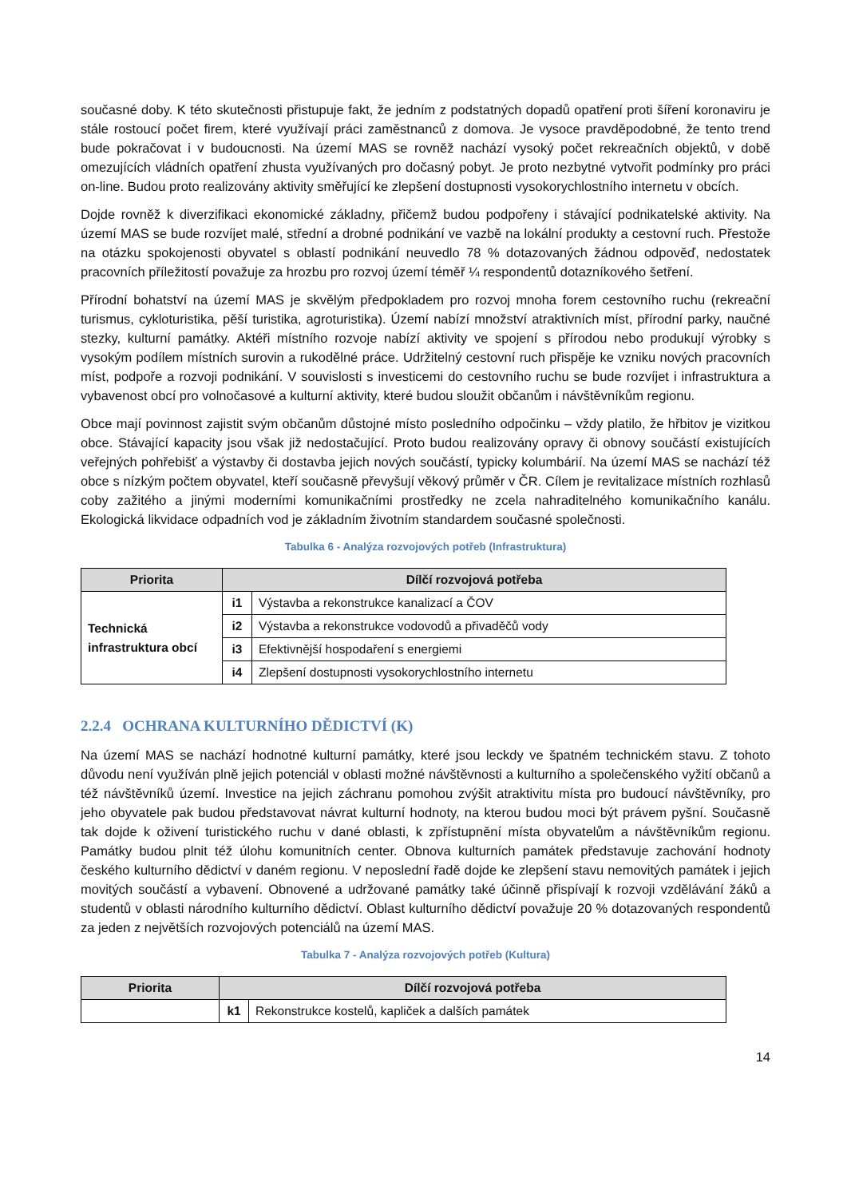současné doby. K této skutečnosti přistupuje fakt, že jedním z podstatných dopadů opatření proti šíření koronaviru je stále rostoucí počet firem, které využívají práci zaměstnanců z domova. Je vysoce pravděpodobné, že tento trend bude pokračovat i v budoucnosti. Na území MAS se rovněž nachází vysoký počet rekreačních objektů, v době omezujících vládních opatření zhusta využívaných pro dočasný pobyt. Je proto nezbytné vytvořit podmínky pro práci on-line. Budou proto realizovány aktivity směřující ke zlepšení dostupnosti vysokorychlostního internetu v obcích.
Dojde rovněž k diverzifikaci ekonomické základny, přičemž budou podpořeny i stávající podnikatelské aktivity. Na území MAS se bude rozvíjet malé, střední a drobné podnikání ve vazbě na lokální produkty a cestovní ruch. Přestože na otázku spokojenosti obyvatel s oblastí podnikání neuvedlo 78 % dotazovaných žádnou odpověď, nedostatek pracovních příležitostí považuje za hrozbu pro rozvoj území téměř ¼ respondentů dotazníkového šetření.
Přírodní bohatství na území MAS je skvělým předpokladem pro rozvoj mnoha forem cestovního ruchu (rekreační turismus, cykloturistika, pěší turistika, agroturistika). Území nabízí množství atraktivních míst, přírodní parky, naučné stezky, kulturní památky. Aktéři místního rozvoje nabízí aktivity ve spojení s přírodou nebo produkují výrobky s vysokým podílem místních surovin a rukodělné práce. Udržitelný cestovní ruch přispěje ke vzniku nových pracovních míst, podpoře a rozvoji podnikání. V souvislosti s investicemi do cestovního ruchu se bude rozvíjet i infrastruktura a vybavenost obcí pro volnočasové a kulturní aktivity, které budou sloužit občanům i návštěvníkům regionu.
Obce mají povinnost zajistit svým občanům důstojné místo posledního odpočinku – vždy platilo, že hřbitov je vizitkou obce. Stávající kapacity jsou však již nedostačující. Proto budou realizovány opravy či obnovy součástí existujících veřejných pohřebišť a výstavby či dostavba jejich nových součástí, typicky kolumbárií. Na území MAS se nachází též obce s nízkým počtem obyvatel, kteří současně převyšují věkový průměr v ČR. Cílem je revitalizace místních rozhlasů coby zažitého a jinými moderními komunikačními prostředky ne zcela nahraditelného komunikačního kanálu. Ekologická likvidace odpadních vod je základním životním standardem současné společnosti.
Tabulka 6 - Analýza rozvojových potřeb (Infrastruktura)
| Priorita | Dílčí rozvojová potřeba | |
| --- | --- | --- |
| Technická infrastruktura obcí | i1 | Výstavba a rekonstrukce kanalizací a ČOV |
| | i2 | Výstavba a rekonstrukce vodovodů a přivaděčů vody |
| | i3 | Efektivnější hospodaření s energiemi |
| | i4 | Zlepšení dostupnosti vysokorychlostního internetu |
2.2.4 OCHRANA KULTURNÍHO DĚDICTVÍ (K)
Na území MAS se nachází hodnotné kulturní památky, které jsou leckdy ve špatném technickém stavu. Z tohoto důvodu není využíván plně jejich potenciál v oblasti možné návštěvnosti a kulturního a společenského vyžití občanů a též návštěvníků území. Investice na jejich záchranu pomohou zvýšit atraktivitu místa pro budoucí návštěvníky, pro jeho obyvatele pak budou představovat návrat kulturní hodnoty, na kterou budou moci být právem pyšní. Současně tak dojde k oživení turistického ruchu v dané oblasti, k zpřístupnění místa obyvatelům a návštěvníkům regionu. Památky budou plnit též úlohu komunitních center. Obnova kulturních památek představuje zachování hodnoty českého kulturního dědictví v daném regionu. V neposlední řadě dojde ke zlepšení stavu nemovitých památek i jejich movitých součástí a vybavení. Obnovené a udržované památky také účinně přispívají k rozvoji vzdělávání žáků a studentů v oblasti národního kulturního dědictví. Oblast kulturního dědictví považuje 20 % dotazovaných respondentů za jeden z největších rozvojových potenciálů na území MAS.
Tabulka 7 - Analýza rozvojových potřeb (Kultura)
| Priorita | Dílčí rozvojová potřeba | |
| --- | --- | --- |
| | k1 | Rekonstrukce kostelů, kapliček a dalších památek |
14